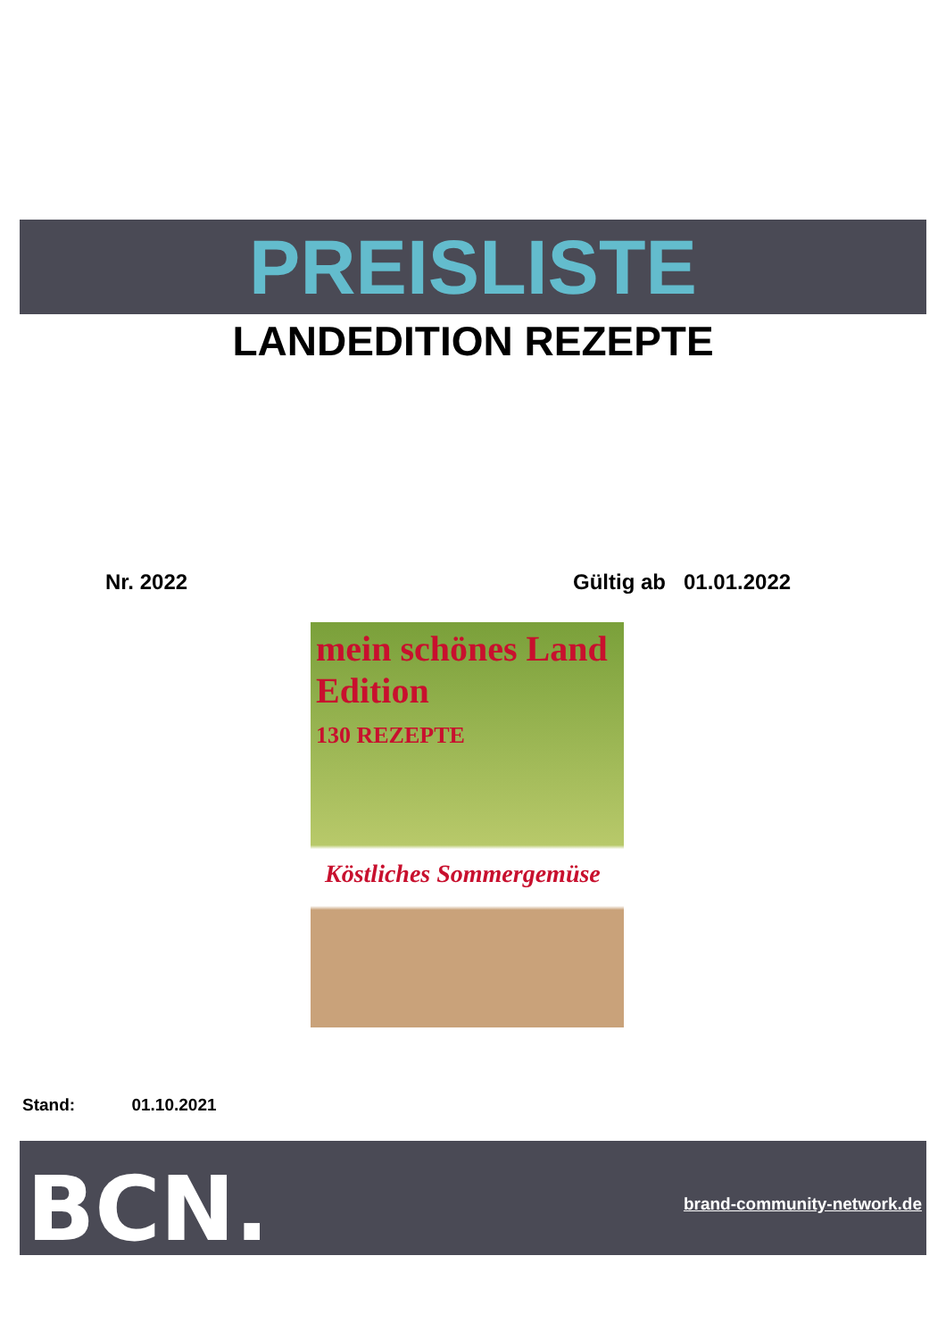PREISLISTE
LANDEDITION REZEPTE
Nr. 2022 Gültig ab 01.01.2022
mein schönes Land Edition
130 REZEPTE
Köstliches Sommergemüse
Stand: 01.10.2021
BCN. brand-community-network.de